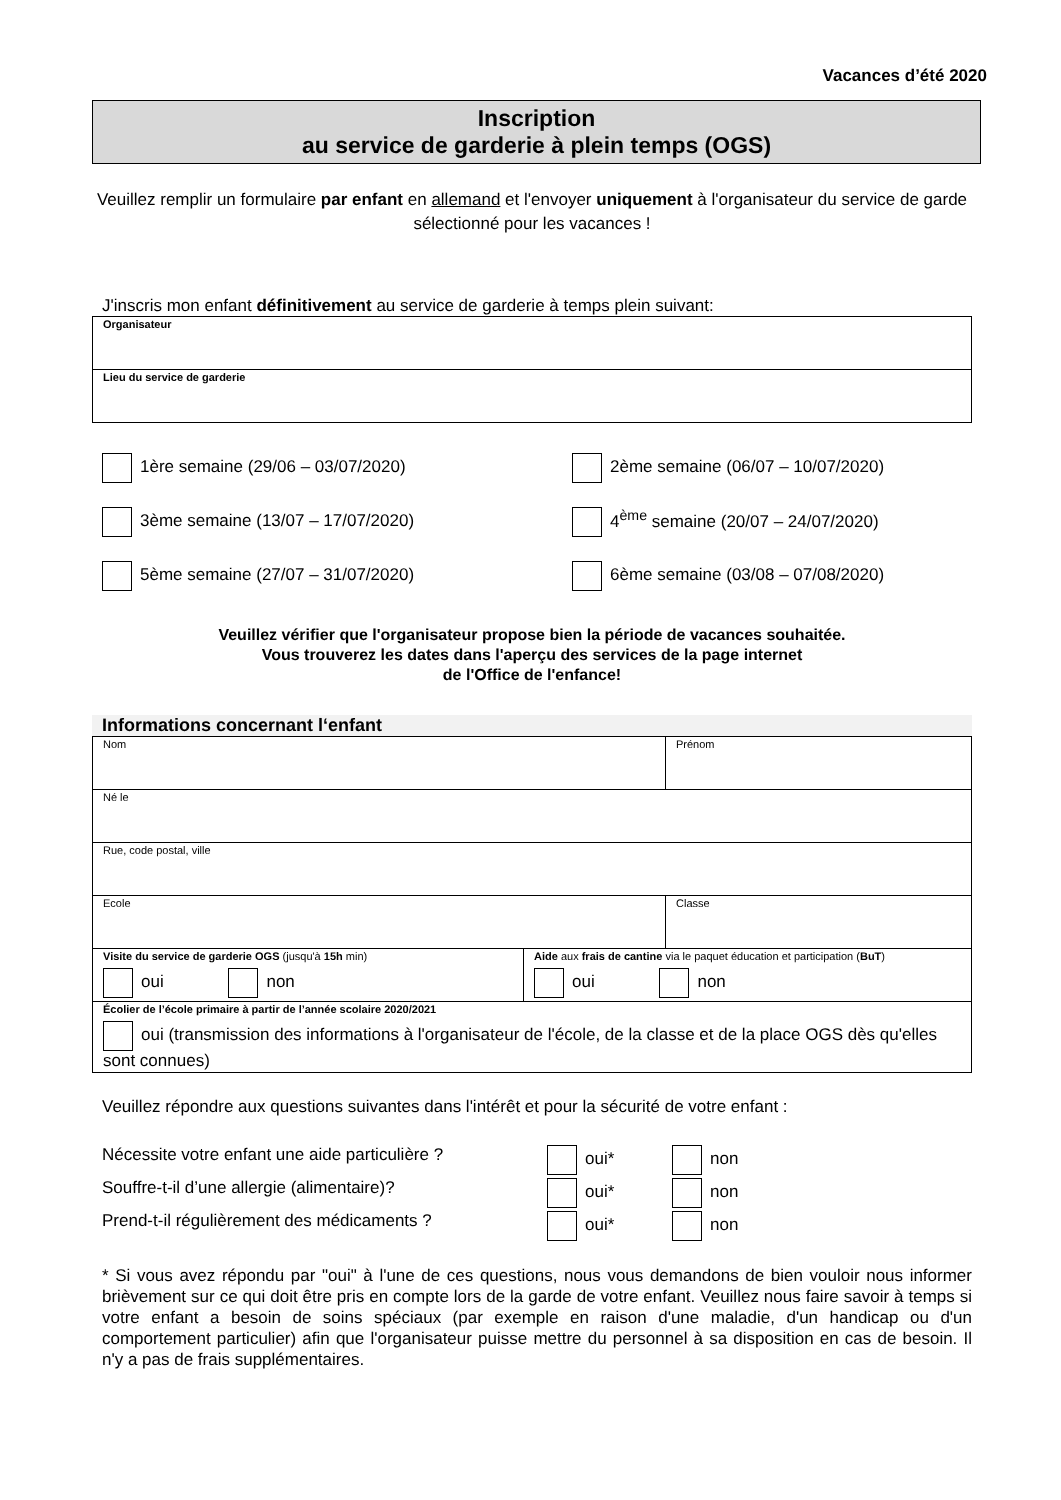Vacances d’été 2020
Inscription
au service de garderie à plein temps (OGS)
Veuillez remplir un formulaire par enfant en allemand et l'envoyer uniquement à l'organisateur du service de garde sélectionné pour les vacances !
J'inscris mon enfant définitivement au service de garderie à temps plein suivant:
| Organisateur |
| Lieu du service de garderie |
1ère semaine (29/06 – 03/07/2020)
2ème semaine (06/07 – 10/07/2020)
3ème semaine (13/07 – 17/07/2020)
4<sup>ème</sup> semaine (20/07 – 24/07/2020)
5ème semaine (27/07 – 31/07/2020)
6ème semaine (03/08 – 07/08/2020)
Veuillez vérifier que l'organisateur propose bien la période de vacances souhaitée.
Vous trouverez les dates dans l'aperçu des services de la page internet
de l'Office de l'enfance!
Informations concernant l‘enfant
| Nom | | Prénom |
| Né le | | |
| Rue, code postal, ville | | |
| Ecole | | Classe |
| Visite du service de garderie OGS (jusqu'à 15h min) oui non | Aide aux frais de cantine via le paquet éducation et participation ( BuT ) oui non | |
| Écolier de l’école primaire à partir de l’année scolaire 2020/2021 oui (transmission des informations à l'organisateur de l'école, de la classe et de la place OGS dès qu'elles sont connues) | | |
Veuillez répondre aux questions suivantes dans l'intérêt et pour la sécurité de votre enfant :
Nécessite votre enfant une aide particulière ?
oui*
non
Souffre-t-il d’une allergie (alimentaire)?
oui*
non
Prend-t-il régulièrement des médicaments ?
oui*
non
* Si vous avez répondu par "oui" à l'une de ces questions, nous vous demandons de bien vouloir nous informer brièvement sur ce qui doit être pris en compte lors de la garde de votre enfant. Veuillez nous faire savoir à temps si votre enfant a besoin de soins spéciaux (par exemple en raison d'une maladie, d'un handicap ou d'un comportement particulier) afin que l'organisateur puisse mettre du personnel à sa disposition en cas de besoin. Il n'y a pas de frais supplémentaires.